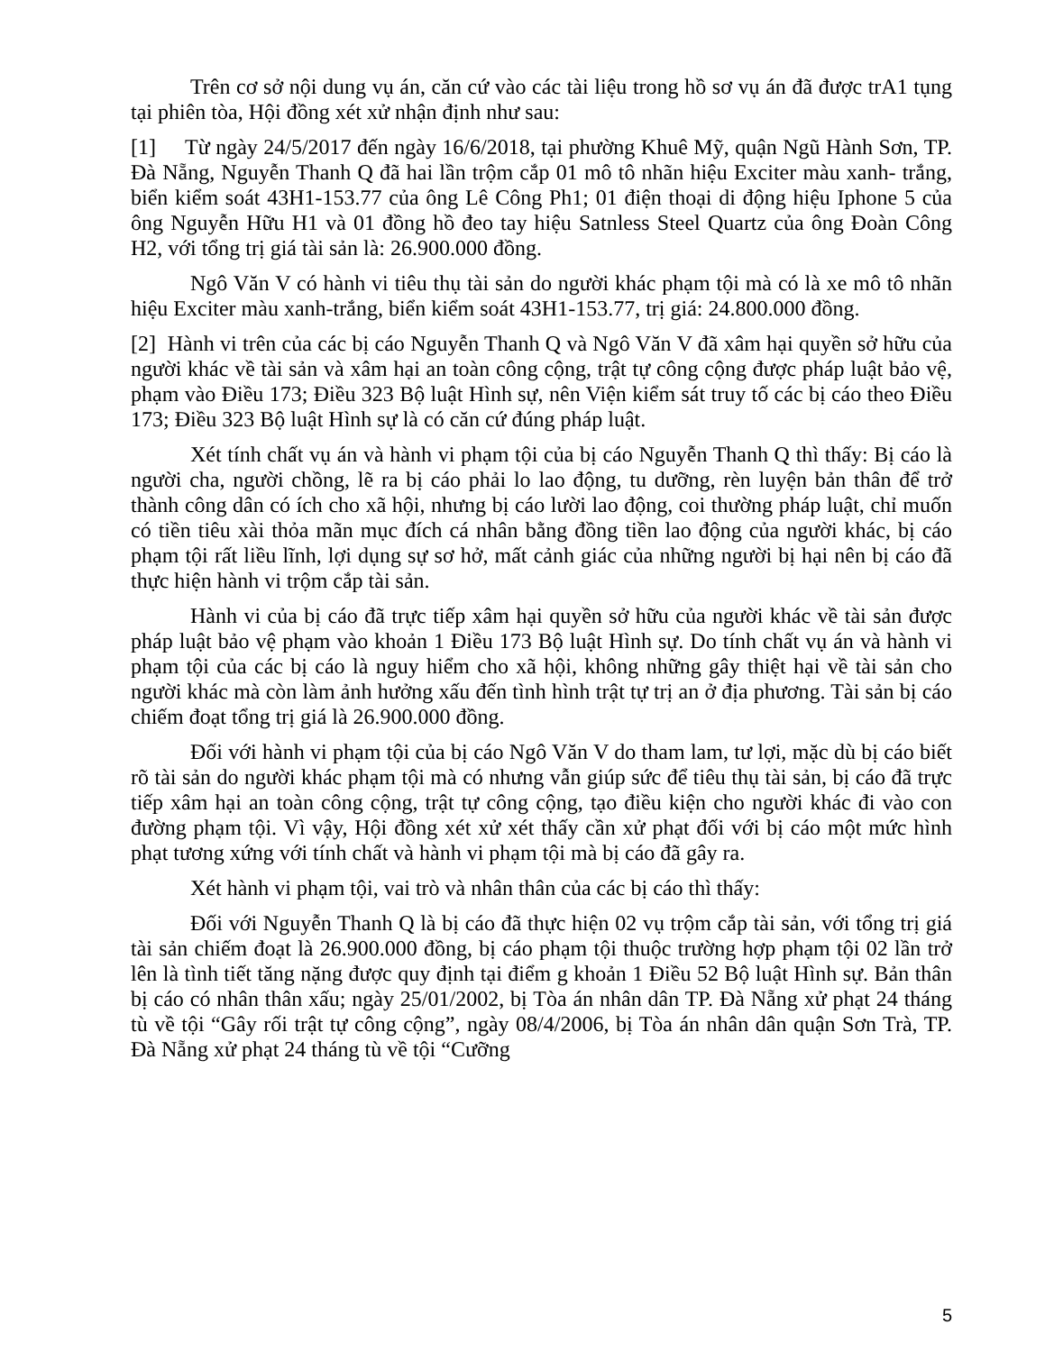Trên cơ sở nội dung vụ án, căn cứ vào các tài liệu trong hồ sơ vụ án đã được trA1 tụng tại phiên tòa, Hội đồng xét xử nhận định như sau:
[1] Từ ngày 24/5/2017 đến ngày 16/6/2018, tại phường Khuê Mỹ, quận Ngũ Hành Sơn, TP. Đà Nẵng, Nguyễn Thanh Q đã hai lần trộm cắp 01 mô tô nhãn hiệu Exciter màu xanh- trắng, biển kiểm soát 43H1-153.77 của ông Lê Công Ph1; 01 điện thoại di động hiệu Iphone 5 của ông Nguyễn Hữu H1 và 01 đồng hồ đeo tay hiệu Satnless Steel Quartz của ông Đoàn Công H2, với tổng trị giá tài sản là: 26.900.000 đồng.
Ngô Văn V có hành vi tiêu thụ tài sản do người khác phạm tội mà có là xe mô tô nhãn hiệu Exciter màu xanh-trắng, biển kiểm soát 43H1-153.77, trị giá: 24.800.000 đồng.
[2] Hành vi trên của các bị cáo Nguyễn Thanh Q và Ngô Văn V đã xâm hại quyền sở hữu của người khác về tài sản và xâm hại an toàn công cộng, trật tự công cộng được pháp luật bảo vệ, phạm vào Điều 173; Điều 323 Bộ luật Hình sự, nên Viện kiểm sát truy tố các bị cáo theo Điều 173; Điều 323 Bộ luật Hình sự là có căn cứ đúng pháp luật.
Xét tính chất vụ án và hành vi phạm tội của bị cáo Nguyễn Thanh Q thì thấy: Bị cáo là người cha, người chồng, lẽ ra bị cáo phải lo lao động, tu dưỡng, rèn luyện bản thân để trở thành công dân có ích cho xã hội, nhưng bị cáo lười lao động, coi thường pháp luật, chỉ muốn có tiền tiêu xài thỏa mãn mục đích cá nhân bằng đồng tiền lao động của người khác, bị cáo phạm tội rất liều lĩnh, lợi dụng sự sơ hở, mất cảnh giác của những người bị hại nên bị cáo đã thực hiện hành vi trộm cắp tài sản.
Hành vi của bị cáo đã trực tiếp xâm hại quyền sở hữu của người khác về tài sản được pháp luật bảo vệ phạm vào khoản 1 Điều 173 Bộ luật Hình sự. Do tính chất vụ án và hành vi phạm tội của các bị cáo là nguy hiểm cho xã hội, không những gây thiệt hại về tài sản cho người khác mà còn làm ảnh hưởng xấu đến tình hình trật tự trị an ở địa phương. Tài sản bị cáo chiếm đoạt tổng trị giá là 26.900.000 đồng.
Đối với hành vi phạm tội của bị cáo Ngô Văn V do tham lam, tư lợi, mặc dù bị cáo biết rõ tài sản do người khác phạm tội mà có nhưng vẫn giúp sức để tiêu thụ tài sản, bị cáo đã trực tiếp xâm hại an toàn công cộng, trật tự công cộng, tạo điều kiện cho người khác đi vào con đường phạm tội. Vì vậy, Hội đồng xét xử xét thấy cần xử phạt đối với bị cáo một mức hình phạt tương xứng với tính chất và hành vi phạm tội mà bị cáo đã gây ra.
Xét hành vi phạm tội, vai trò và nhân thân của các bị cáo thì thấy:
Đối với Nguyễn Thanh Q là bị cáo đã thực hiện 02 vụ trộm cắp tài sản, với tổng trị giá tài sản chiếm đoạt là 26.900.000 đồng, bị cáo phạm tội thuộc trường hợp phạm tội 02 lần trở lên là tình tiết tăng nặng được quy định tại điểm g khoản 1 Điều 52 Bộ luật Hình sự. Bản thân bị cáo có nhân thân xấu; ngày 25/01/2002, bị Tòa án nhân dân TP. Đà Nẵng xử phạt 24 tháng tù về tội “Gây rối trật tự công cộng”, ngày 08/4/2006, bị Tòa án nhân dân quận Sơn Trà, TP. Đà Nẵng xử phạt 24 tháng tù về tội “Cưỡng
5